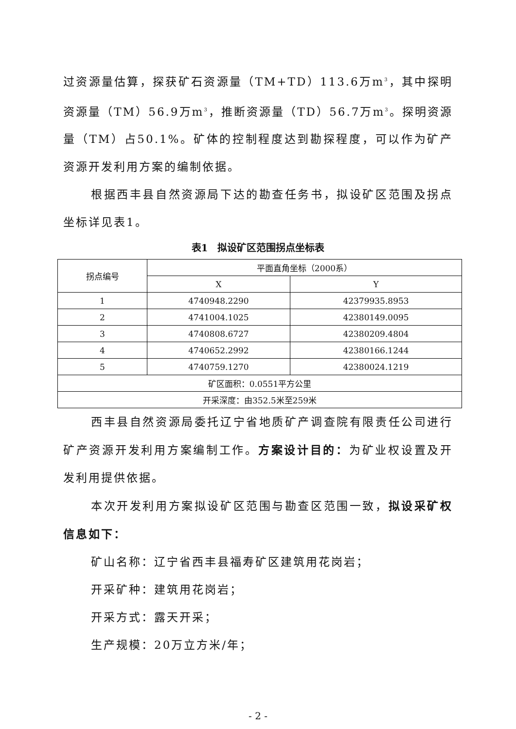过资源量估算，探获矿石资源量（TM+TD）113.6万m<sup>3</sup>，其中探明资源量（TM）56.9万m<sup>3</sup>，推断资源量（TD）56.7万m<sup>3</sup>。探明资源量（TM）占50.1%。矿体的控制程度达到勘探程度，可以作为矿产资源开发利用方案的编制依据。
根据西丰县自然资源局下达的勘查任务书，拟设矿区范围及拐点坐标详见表1。
表1　拟设矿区范围拐点坐标表
| 拐点编号 | 平面直角坐标（2000系） | |
| --- | --- | --- |
| | X | Y |
| 1 | 4740948.2290 | 42379935.8953 |
| 2 | 4741004.1025 | 42380149.0095 |
| 3 | 4740808.6727 | 42380209.4804 |
| 4 | 4740652.2992 | 42380166.1244 |
| 5 | 4740759.1270 | 42380024.1219 |
| 矿区面积：0.0551平方公里 | | |
| 开采深度：由352.5米至259米 | | |
西丰县自然资源局委托辽宁省地质矿产调查院有限责任公司进行矿产资源开发利用方案编制工作。方案设计目的：为矿业权设置及开发利用提供依据。
本次开发利用方案拟设矿区范围与勘查区范围一致，拟设采矿权信息如下：
矿山名称：辽宁省西丰县福寿矿区建筑用花岗岩；
开采矿种：建筑用花岗岩；
开采方式：露天开采；
生产规模：20万立方米/年；
- 2 -